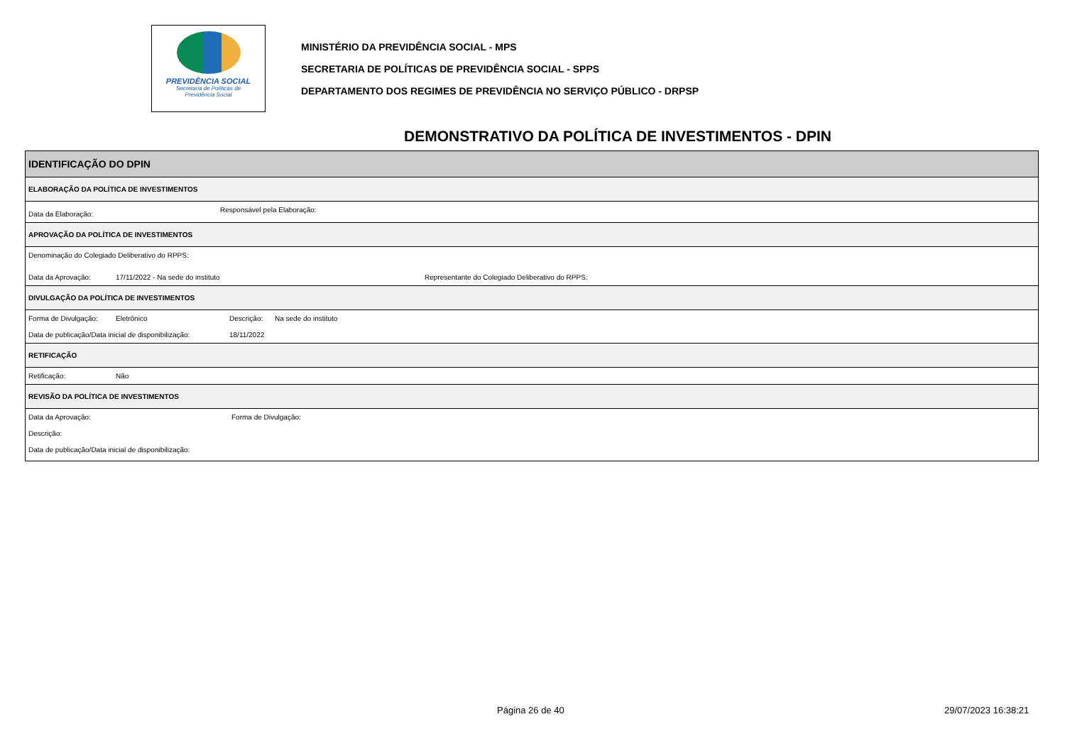PREVIDÊNCIA SOCIAL
Secretaria de Políticas de
Previdência Social
MINISTÉRIO DA PREVIDÊNCIA SOCIAL - MPS
SECRETARIA DE POLÍTICAS DE PREVIDÊNCIA SOCIAL - SPPS
DEPARTAMENTO DOS REGIMES DE PREVIDÊNCIA NO SERVIÇO PÚBLICO - DRPSP
DEMONSTRATIVO DA POLÍTICA DE INVESTIMENTOS - DPIN
IDENTIFICAÇÃO DO DPIN
ELABORAÇÃO DA POLÍTICA DE INVESTIMENTOS
Data da Elaboração: Responsável pela Elaboração:
APROVAÇÃO DA POLÍTICA DE INVESTIMENTOS
Denominação do Colegiado Deliberativo do RPPS:
Data da Aprovação: 17/11/2022 - Na sede do instituto Representante do Colegiado Deliberativo do RPPS:
DIVULGAÇÃO DA POLÍTICA DE INVESTIMENTOS
Forma de Divulgação: Eletrônico Descrição: Na sede do instituto
Data de publicação/Data inicial de disponibilização: 18/11/2022
RETIFICAÇÃO
Retificação: Não
REVISÃO DA POLÍTICA DE INVESTIMENTOS
Data da Aprovação: Forma de Divulgação:
Descrição:
Data de publicação/Data inicial de disponibilização:
Página 26 de 40 29/07/2023 16:38:21